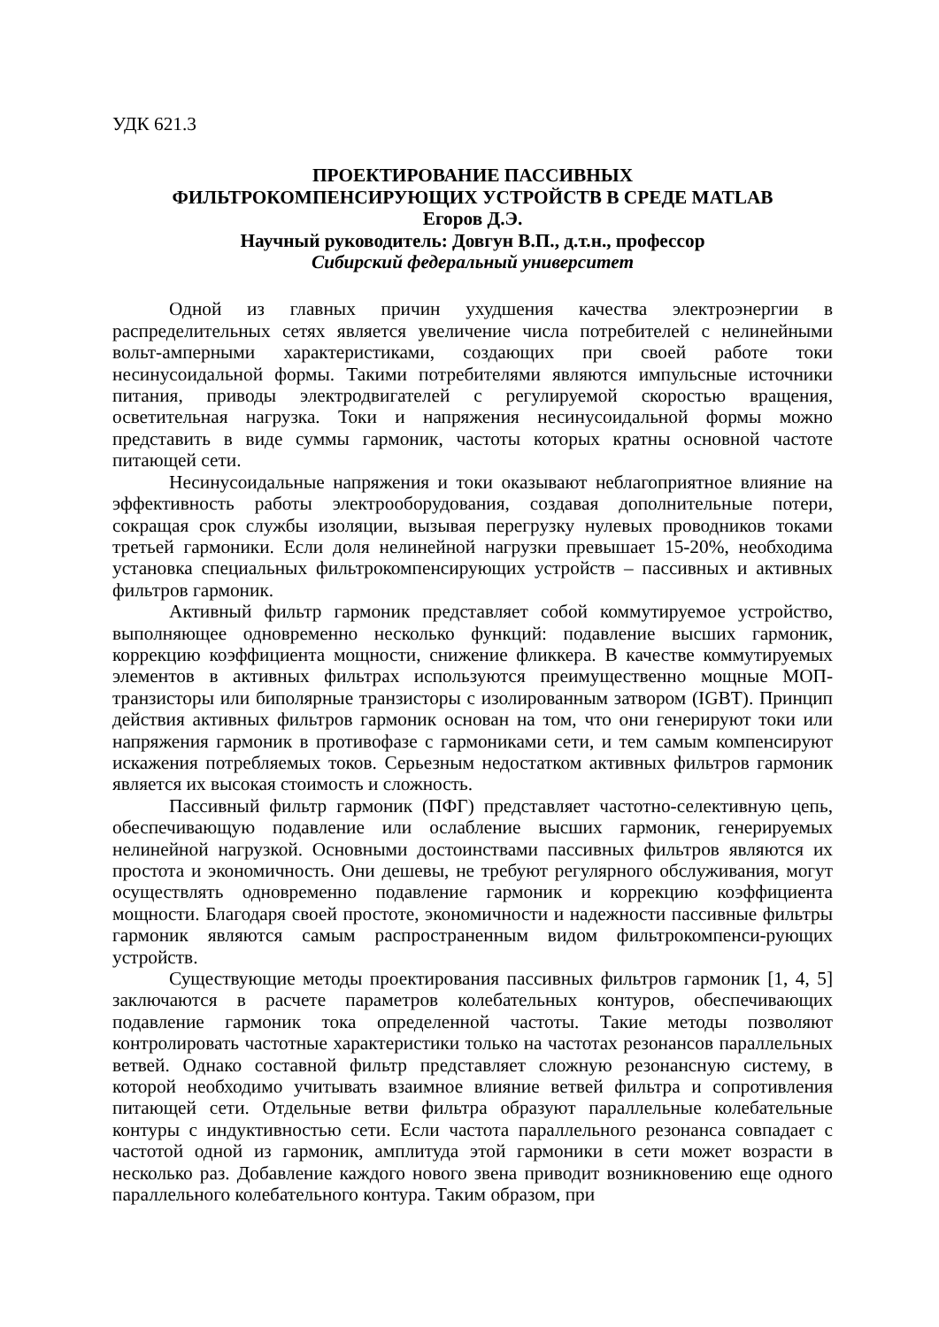УДК 621.3
ПРОЕКТИРОВАНИЕ ПАССИВНЫХ
ФИЛЬТРОКОМПЕНСИРУЮЩИХ УСТРОЙСТВ В СРЕДЕ MATLAB
Егоров Д.Э.
Научный руководитель: Довгун В.П., д.т.н., профессор
Сибирский федеральный университет
Одной из главных причин ухудшения качества электроэнергии в распределительных сетях является увеличение числа потребителей с нелинейными вольт-амперными характеристиками, создающих при своей работе токи несинусоидальной формы. Такими потребителями являются импульсные источники питания, приводы электродвигателей с регулируемой скоростью вращения, осветительная нагрузка. Токи и напряжения несинусоидальной формы можно представить в виде суммы гармоник, частоты которых кратны основной частоте питающей сети.
Несинусоидальные напряжения и токи оказывают неблагоприятное влияние на эффективность работы электрооборудования, создавая дополнительные потери, сокращая срок службы изоляции, вызывая перегрузку нулевых проводников токами третьей гармоники. Если доля нелинейной нагрузки превышает 15-20%, необходима установка специальных фильтрокомпенсирующих устройств – пассивных и активных фильтров гармоник.
Активный фильтр гармоник представляет собой коммутируемое устройство, выполняющее одновременно несколько функций: подавление высших гармоник, коррекцию коэффициента мощности, снижение фликкера. В качестве коммутируемых элементов в активных фильтрах используются преимущественно мощные МОП-транзисторы или биполярные транзисторы с изолированным затвором (IGBT). Принцип действия активных фильтров гармоник основан на том, что они генерируют токи или напряжения гармоник в противофазе с гармониками сети, и тем самым компенсируют искажения потребляемых токов. Серьезным недостатком активных фильтров гармоник является их высокая стоимость и сложность.
Пассивный фильтр гармоник (ПФГ) представляет частотно-селективную цепь, обеспечивающую подавление или ослабление высших гармоник, генерируемых нелинейной нагрузкой. Основными достоинствами пассивных фильтров являются их простота и экономичность. Они дешевы, не требуют регулярного обслуживания, могут осуществлять одновременно подавление гармоник и коррекцию коэффициента мощности. Благодаря своей простоте, экономичности и надежности пассивные фильтры гармоник являются самым распространенным видом фильтрокомпенси-рующих устройств.
Существующие методы проектирования пассивных фильтров гармоник [1, 4, 5] заключаются в расчете параметров колебательных контуров, обеспечивающих подавление гармоник тока определенной частоты. Такие методы позволяют контролировать частотные характеристики только на частотах резонансов параллельных ветвей. Однако составной фильтр представляет сложную резонансную систему, в которой необходимо учитывать взаимное влияние ветвей фильтра и сопротивления питающей сети. Отдельные ветви фильтра образуют параллельные колебательные контуры с индуктивностью сети. Если частота параллельного резонанса совпадает с частотой одной из гармоник, амплитуда этой гармоники в сети может возрасти в несколько раз. Добавление каждого нового звена приводит возникновению еще одного параллельного колебательного контура. Таким образом, при